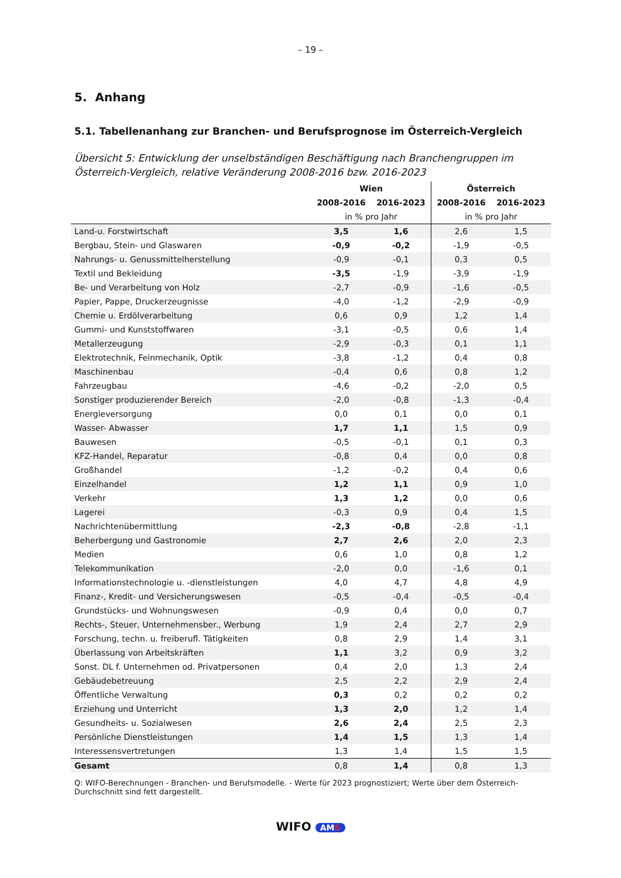– 19 –
5. Anhang
5.1. Tabellenanhang zur Branchen- und Berufsprognose im Österreich-Vergleich
Übersicht 5: Entwicklung der unselbständigen Beschäftigung nach Branchengruppen im Österreich-Vergleich, relative Veränderung 2008-2016 bzw. 2016-2023
| | Wien | | Österreich | |
| --- | --- | --- | --- | --- |
| | 2008-2016 | 2016-2023 | 2008-2016 | 2016-2023 |
| | in % pro Jahr | | in % pro Jahr | |
| Land-u. Forstwirtschaft | 3,5 | 1,6 | 2,6 | 1,5 |
| Bergbau, Stein- und Glaswaren | -0,9 | -0,2 | -1,9 | -0,5 |
| Nahrungs- u. Genussmittelherstellung | -0,9 | -0,1 | 0,3 | 0,5 |
| Textil und Bekleidung | -3,5 | -1,9 | -3,9 | -1,9 |
| Be- und Verarbeitung von Holz | -2,7 | -0,9 | -1,6 | -0,5 |
| Papier, Pappe, Druckerzeugnisse | -4,0 | -1,2 | -2,9 | -0,9 |
| Chemie u. Erdölverarbeitung | 0,6 | 0,9 | 1,2 | 1,4 |
| Gummi- und Kunststoffwaren | -3,1 | -0,5 | 0,6 | 1,4 |
| Metallerzeugung | -2,9 | -0,3 | 0,1 | 1,1 |
| Elektrotechnik, Feinmechanik, Optik | -3,8 | -1,2 | 0,4 | 0,8 |
| Maschinenbau | -0,4 | 0,6 | 0,8 | 1,2 |
| Fahrzeugbau | -4,6 | -0,2 | -2,0 | 0,5 |
| Sonstiger produzierender Bereich | -2,0 | -0,8 | -1,3 | -0,4 |
| Energieversorgung | 0,0 | 0,1 | 0,0 | 0,1 |
| Wasser- Abwasser | 1,7 | 1,1 | 1,5 | 0,9 |
| Bauwesen | -0,5 | -0,1 | 0,1 | 0,3 |
| KFZ-Handel, Reparatur | -0,8 | 0,4 | 0,0 | 0,8 |
| Großhandel | -1,2 | -0,2 | 0,4 | 0,6 |
| Einzelhandel | 1,2 | 1,1 | 0,9 | 1,0 |
| Verkehr | 1,3 | 1,2 | 0,0 | 0,6 |
| Lagerei | -0,3 | 0,9 | 0,4 | 1,5 |
| Nachrichtenübermittlung | -2,3 | -0,8 | -2,8 | -1,1 |
| Beherbergung und Gastronomie | 2,7 | 2,6 | 2,0 | 2,3 |
| Medien | 0,6 | 1,0 | 0,8 | 1,2 |
| Telekommunikation | -2,0 | 0,0 | -1,6 | 0,1 |
| Informationstechnologie u. -dienstleistungen | 4,0 | 4,7 | 4,8 | 4,9 |
| Finanz-, Kredit- und Versicherungswesen | -0,5 | -0,4 | -0,5 | -0,4 |
| Grundstücks- und Wohnungswesen | -0,9 | 0,4 | 0,0 | 0,7 |
| Rechts-, Steuer, Unternehmensber., Werbung | 1,9 | 2,4 | 2,7 | 2,9 |
| Forschung, techn. u. freiberufl. Tätigkeiten | 0,8 | 2,9 | 1,4 | 3,1 |
| Überlassung von Arbeitskräften | 1,1 | 3,2 | 0,9 | 3,2 |
| Sonst. DL f. Unternehmen od. Privatpersonen | 0,4 | 2,0 | 1,3 | 2,4 |
| Gebäudebetreuung | 2,5 | 2,2 | 2,9 | 2,4 |
| Öffentliche Verwaltung | 0,3 | 0,2 | 0,2 | 0,2 |
| Erziehung und Unterricht | 1,3 | 2,0 | 1,2 | 1,4 |
| Gesundheits- u. Sozialwesen | 2,6 | 2,4 | 2,5 | 2,3 |
| Persönliche Dienstleistungen | 1,4 | 1,5 | 1,3 | 1,4 |
| Interessensvertretungen | 1,3 | 1,4 | 1,5 | 1,5 |
| Gesamt | 0,8 | 1,4 | 0,8 | 1,3 |
Q: WIFO-Berechnungen - Branchen- und Berufsmodelle. - Werte für 2023 prognostiziert; Werte über dem Österreich-Durchschnitt sind fett dargestellt.
WIFO AMS